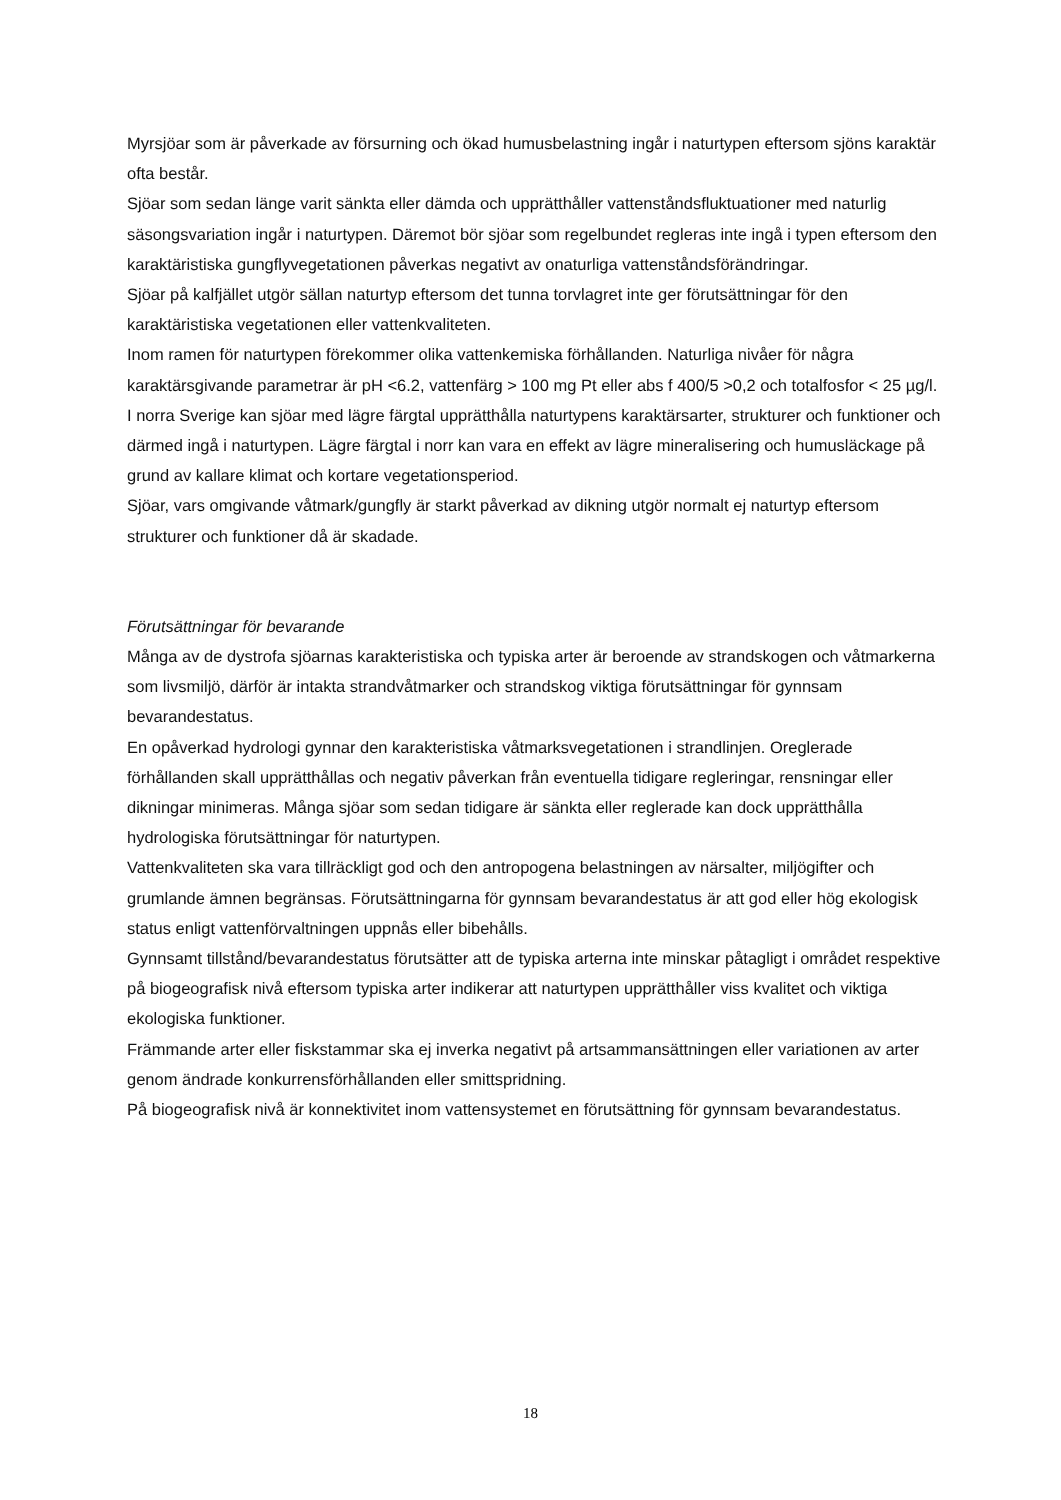Myrsjöar som är påverkade av försurning och ökad humusbelastning ingår i naturtypen eftersom sjöns karaktär ofta består.
Sjöar som sedan länge varit sänkta eller dämda och upprätthåller vattenståndsfluktuationer med naturlig säsongsvariation ingår i naturtypen. Däremot bör sjöar som regelbundet regleras inte ingå i typen eftersom den karaktäristiska gungflyvegetationen påverkas negativt av onaturliga vattenståndsförändringar.
Sjöar på kalfjället utgör sällan naturtyp eftersom det tunna torvlagret inte ger förutsättningar för den karaktäristiska vegetationen eller vattenkvaliteten.
Inom ramen för naturtypen förekommer olika vattenkemiska förhållanden. Naturliga nivåer för några karaktärsgivande parametrar är pH <6.2, vattenfärg > 100 mg Pt eller abs f 400/5 >0,2 och totalfosfor < 25 µg/l.
I norra Sverige kan sjöar med lägre färgtal upprätthålla naturtypens karaktärsarter, strukturer och funktioner och därmed ingå i naturtypen. Lägre färgtal i norr kan vara en effekt av lägre mineralisering och humusläckage på grund av kallare klimat och kortare vegetationsperiod.
Sjöar, vars omgivande våtmark/gungfly är starkt påverkad av dikning utgör normalt ej naturtyp eftersom strukturer och funktioner då är skadade.
Förutsättningar för bevarande
Många av de dystrofa sjöarnas karakteristiska och typiska arter är beroende av strandskogen och våtmarkerna som livsmiljö, därför är intakta strandvåtmarker och strandskog viktiga förutsättningar för gynnsam bevarandestatus.
En opåverkad hydrologi gynnar den karakteristiska våtmarksvegetationen i strandlinjen. Oreglerade förhållanden skall upprätthållas och negativ påverkan från eventuella tidigare regleringar, rensningar eller dikningar minimeras. Många sjöar som sedan tidigare är sänkta eller reglerade kan dock upprätthålla hydrologiska förutsättningar för naturtypen.
Vattenkvaliteten ska vara tillräckligt god och den antropogena belastningen av närsalter, miljögifter och grumlande ämnen begränsas. Förutsättningarna för gynnsam bevarandestatus är att god eller hög ekologisk status enligt vattenförvaltningen uppnås eller bibehålls.
Gynnsamt tillstånd/bevarandestatus förutsätter att de typiska arterna inte minskar påtagligt i området respektive på biogeografisk nivå eftersom typiska arter indikerar att naturtypen upprätthåller viss kvalitet och viktiga ekologiska funktioner.
Främmande arter eller fiskstammar ska ej inverka negativt på artsammansättningen eller variationen av arter genom ändrade konkurrensförhållanden eller smittspridning.
På biogeografisk nivå är konnektivitet inom vattensystemet en förutsättning för gynnsam bevarandestatus.
18